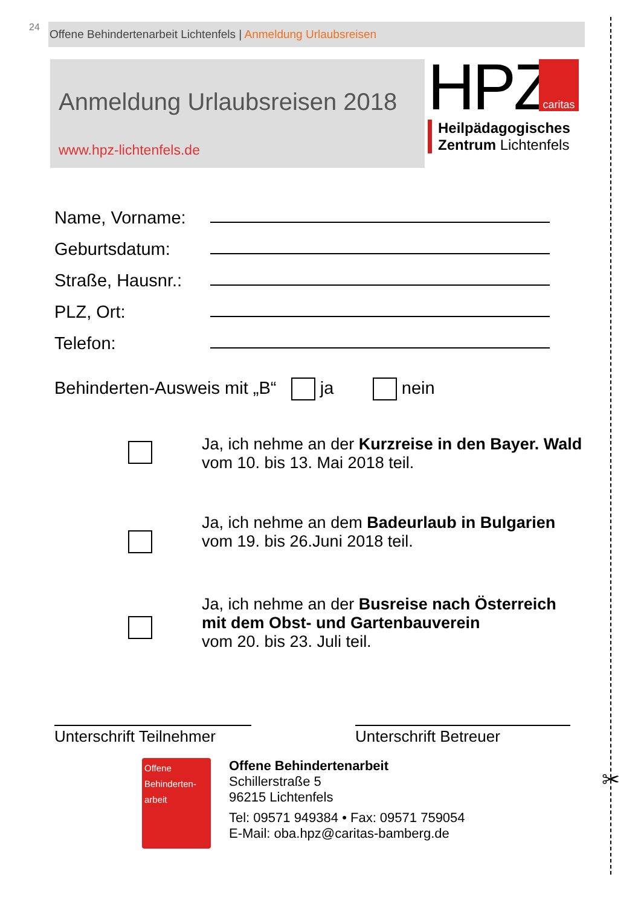24
Offene Behindertenarbeit Lichtenfels | Anmeldung Urlaubsreisen
Anmeldung Urlaubsreisen 2018
www.hpz-lichtenfels.de
HPZ
caritas
Heilpädagogisches
Zentrum Lichtenfels
Name, Vorname:
Geburtsdatum:
Straße, Hausnr.:
PLZ, Ort:
Telefon:
Behinderten-Ausweis mit „B“ ja nein
Ja, ich nehme an der Kurzreise in den Bayer. Wald
vom 10. bis 13. Mai 2018 teil.
Ja, ich nehme an dem Badeurlaub in Bulgarien
vom 19. bis 26.Juni 2018 teil.
Ja, ich nehme an der Busreise nach Österreich
mit dem Obst- und Gartenbauverein
vom 20. bis 23. Juli teil.
Unterschrift Teilnehmer
Unterschrift Betreuer
Offene Behinderten-arbeit
Offene Behindertenarbeit
Schillerstraße 5
96215 Lichtenfels
Tel: 09571 949384 • Fax: 09571 759054
E-Mail: oba.hpz@caritas-bamberg.de
✂